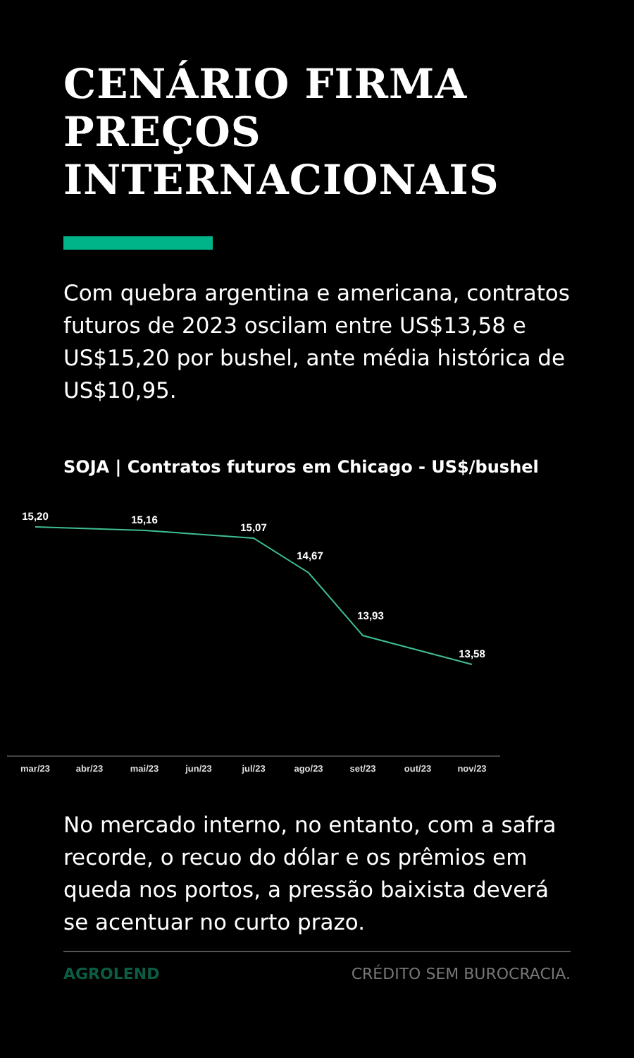CENÁRIO FIRMA PREÇOS INTERNACIONAIS
Com quebra argentina e americana, contratos futuros de 2023 oscilam entre US$13,58 e US$15,20 por bushel, ante média histórica de US$10,95.
SOJA | Contratos futuros em Chicago - US$/bushel
15,20
15,16
15,07
14,67
13,93
13,58
mar/23
abr/23
mai/23
jun/23
jul/23
ago/23
set/23
out/23
nov/23
No mercado interno, no entanto, com a safra recorde, o recuo do dólar e os prêmios em queda nos portos, a pressão baixista deverá se acentuar no curto prazo.
AGROLEND CRÉDITO SEM BUROCRACIA.